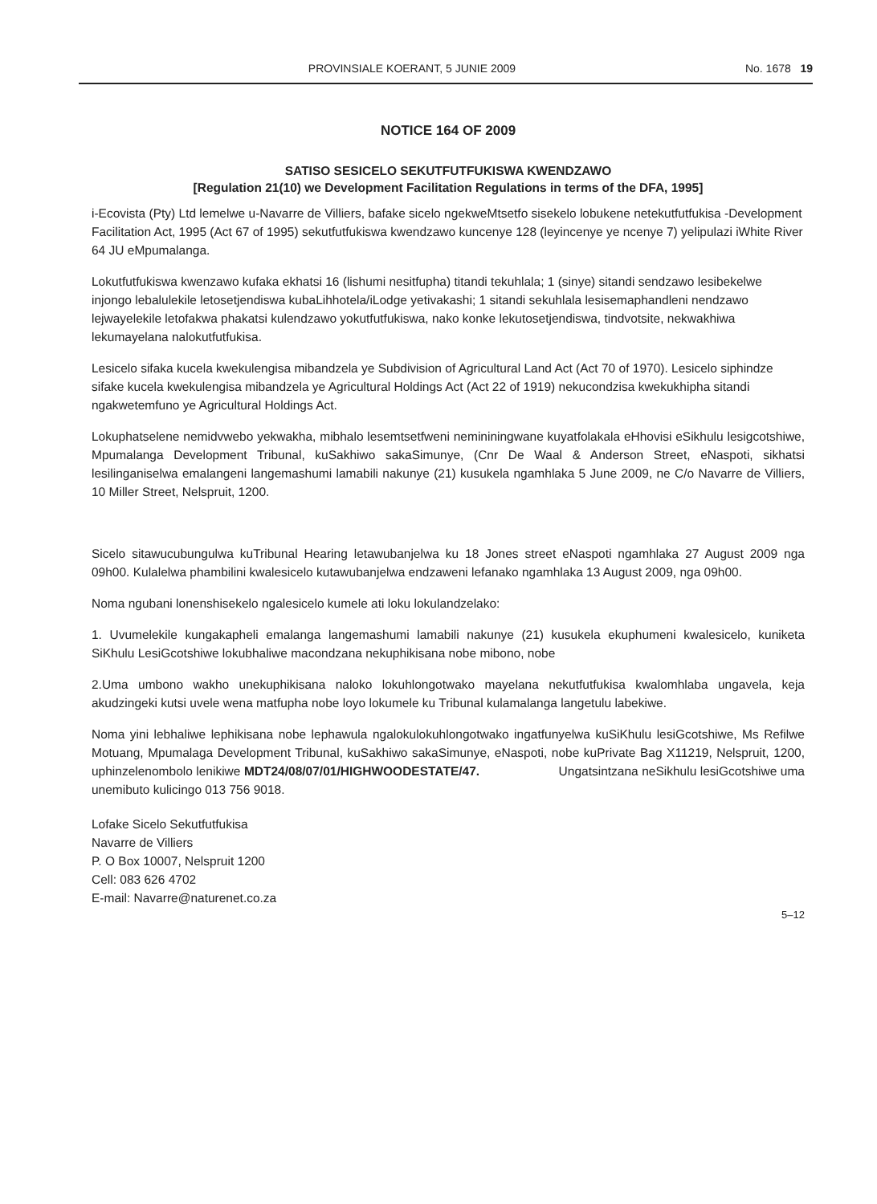PROVINSIALE KOERANT, 5 JUNIE 2009 No. 1678 19
NOTICE 164 OF 2009
SATISO SESICELO SEKUTFUTFUKISWA KWENDZAWO
[Regulation 21(10) we Development Facilitation Regulations in terms of the DFA, 1995]
i-Ecovista (Pty) Ltd lemelwe u-Navarre de Villiers, bafake sicelo ngekweMtsetfo sisekelo lobukene netekutfutfukisa -Development Facilitation Act, 1995 (Act 67 of 1995) sekutfutfukiswa kwendzawo kuncenye 128 (leyincenye ye ncenye 7) yelipulazi iWhite River 64 JU eMpumalanga.
Lokutfutfukiswa kwenzawo kufaka ekhatsi 16 (lishumi nesitfupha) titandi tekuhlala; 1 (sinye) sitandi sendzawo lesibekelwe injongo lebalulekile letosetjendiswa kubaLihhotela/iLodge yetivakashi; 1 sitandi sekuhlala lesisemaphandleni nendzawo lejwayelekile letofakwa phakatsi kulendzawo yokutfutfukiswa, nako konke lekutosetjendiswa, tindvotsite, nekwakhiwa lekumayelana nalokutfutfukisa.
Lesicelo sifaka kucela kwekulengisa mibandzela ye Subdivision of Agricultural Land Act (Act 70 of 1970). Lesicelo siphindze sifake kucela kwekulengisa mibandzela ye Agricultural Holdings Act (Act 22 of 1919) nekucondzisa kwekukhipha sitandi ngakwetemfuno ye Agricultural Holdings Act.
Lokuphatselene nemidvwebo yekwakha, mibhalo lesemtsetfweni nemininingwane kuyatfolakala eHhovisi eSikhulu lesigcotshiwe, Mpumalanga Development Tribunal, kuSakhiwo sakaSimunye, (Cnr De Waal & Anderson Street, eNaspoti, sikhatsi lesilinganiselwa emalangeni langemashumi lamabili nakunye (21) kusukela ngamhlaka 5 June 2009, ne C/o Navarre de Villiers, 10 Miller Street, Nelspruit, 1200.
Sicelo sitawucubungulwa kuTribunal Hearing letawubanjelwa ku 18 Jones street eNaspoti ngamhlaka 27 August 2009 nga 09h00. Kulalelwa phambilini kwalesicelo kutawubanjelwa endzaweni lefanako ngamhlaka 13 August 2009, nga 09h00.
Noma ngubani lonenshisekelo ngalesicelo kumele ati loku lokulandzelako:
1. Uvumelekile kungakapheli emalanga langemashumi lamabili nakunye (21) kusukela ekuphumeni kwalesicelo, kuniketa SiKhulu LesiGcotshiwe lokubhaliwe macondzana nekuphikisana nobe mibono, nobe
2.Uma umbono wakho unekuphikisana naloko lokuhlongotwako mayelana nekutfutfukisa kwalomhlaba ungavela, keja akudzingeki kutsi uvele wena matfupha nobe loyo lokumele ku Tribunal kulamalanga langetulu labekiwe.
Noma yini lebhaliwe lephikisana nobe lephawula ngalokulokuhlongotwako ingatfunyelwa kuSiKhulu lesiGcotshiwe, Ms Refilwe Motuang, Mpumalaga Development Tribunal, kuSakhiwo sakaSimunye, eNaspoti, nobe kuPrivate Bag X11219, Nelspruit, 1200, uphinzelenombolo lenikiwe MDT24/08/07/01/HIGHWOODESTATE/47. Ungatsintzana neSikhulu lesiGcotshiwe uma unemibuto kulicingo 013 756 9018.
Lofake Sicelo Sekutfutfukisa
Navarre de Villiers
P. O Box 10007, Nelspruit 1200
Cell: 083 626 4702
E-mail: Navarre@naturenet.co.za
5–12